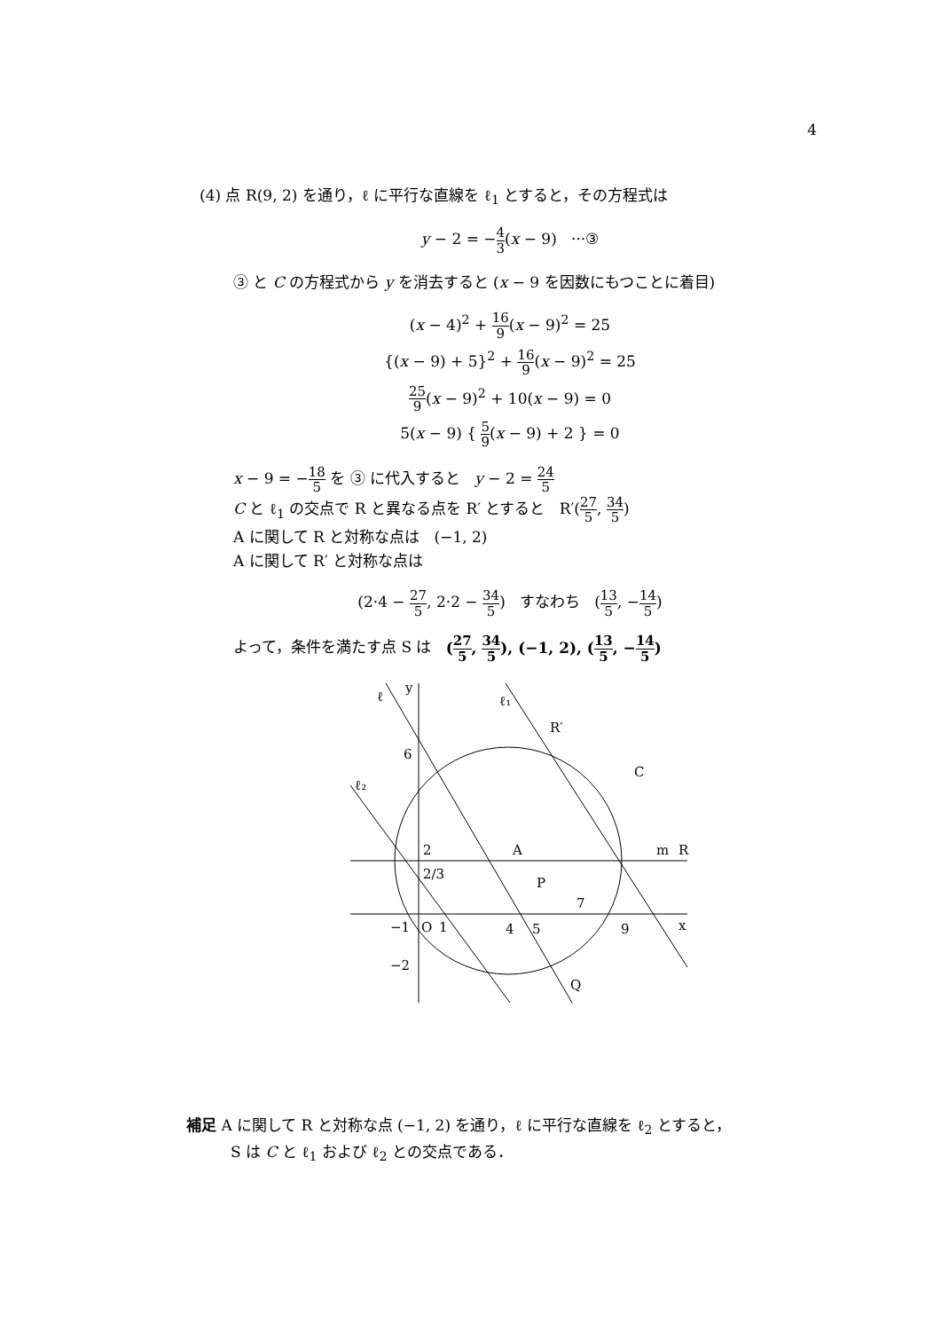4
(4) 点 R(9, 2) を通り，ℓ に平行な直線を ℓ<sub>1</sub> とすると，その方程式は
y − 2 = −4 3(x − 9) ···③
③ と C の方程式から y を消去すると (x − 9 を因数にもつことに着目)
(x − 4)<sup>2</sup> + 16 9(x − 9)<sup>2</sup> = 25
{(x − 9) + 5}<sup>2</sup> + 16 9(x − 9)<sup>2</sup> = 25
25 9(x − 9)<sup>2</sup> + 10(x − 9) = 0
5(x − 9) { 5 9(x − 9) + 2 } = 0
x − 9 = −18 5 を ③ に代入すると y − 2 = 24 5
C と ℓ<sub>1</sub> の交点で R と異なる点を R′ とすると R′(27 5, 34 5)
A に関して R と対称な点は (−1, 2)
A に関して R′ と対称な点は
(2·4 − 27 5, 2·2 − 34 5) すなわち (13 5, −14 5)
よって，条件を満たす点 S は (27 5, 34 5), (−1, 2), (13 5, −14 5)
ℓ
y
ℓ₁
R′
C
ℓ₂
6
2
2/3
A
R
m
P
7
x
−1
O
1
4
5
9
−2
Q
補足 A に関して R と対称な点 (−1, 2) を通り，ℓ に平行な直線を ℓ<sub>2</sub> とすると，
S は C と ℓ<sub>1</sub> および ℓ<sub>2</sub> との交点である．